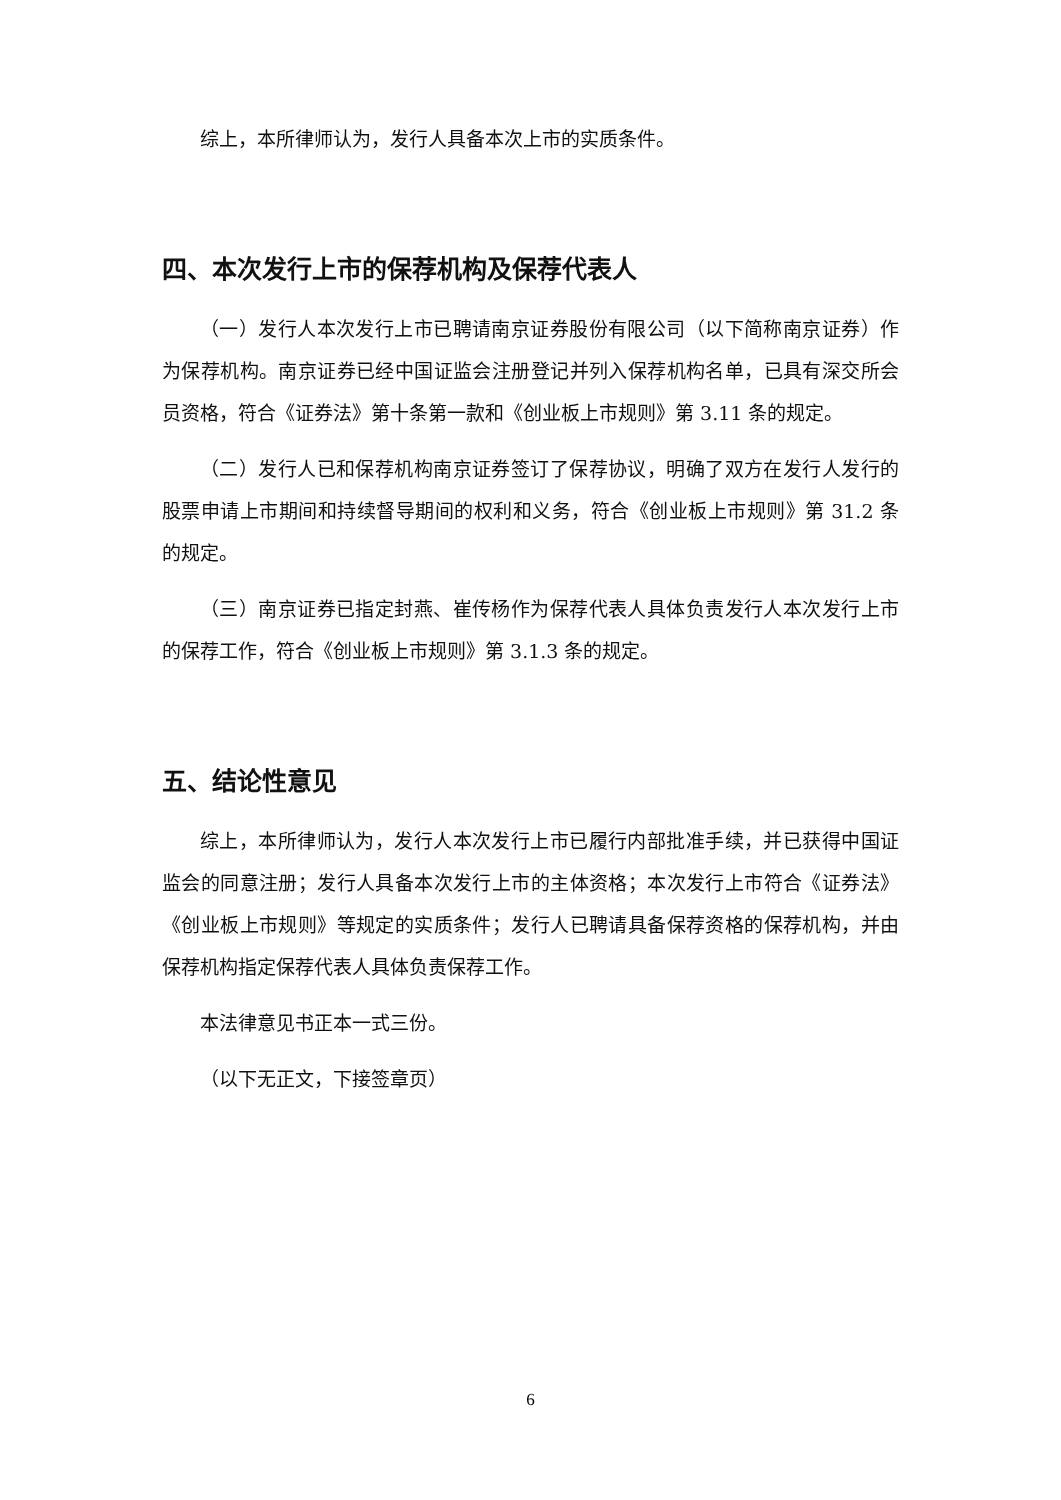综上，本所律师认为，发行人具备本次上市的实质条件。
四、本次发行上市的保荐机构及保荐代表人
（一）发行人本次发行上市已聘请南京证券股份有限公司（以下简称南京证券）作为保荐机构。南京证券已经中国证监会注册登记并列入保荐机构名单，已具有深交所会员资格，符合《证券法》第十条第一款和《创业板上市规则》第 3.11 条的规定。
（二）发行人已和保荐机构南京证券签订了保荐协议，明确了双方在发行人发行的股票申请上市期间和持续督导期间的权利和义务，符合《创业板上市规则》第 31.2 条的规定。
（三）南京证券已指定封燕、崔传杨作为保荐代表人具体负责发行人本次发行上市的保荐工作，符合《创业板上市规则》第 3.1.3 条的规定。
五、结论性意见
综上，本所律师认为，发行人本次发行上市已履行内部批准手续，并已获得中国证监会的同意注册；发行人具备本次发行上市的主体资格；本次发行上市符合《证券法》《创业板上市规则》等规定的实质条件；发行人已聘请具备保荐资格的保荐机构，并由保荐机构指定保荐代表人具体负责保荐工作。
本法律意见书正本一式三份。
（以下无正文，下接签章页）
6